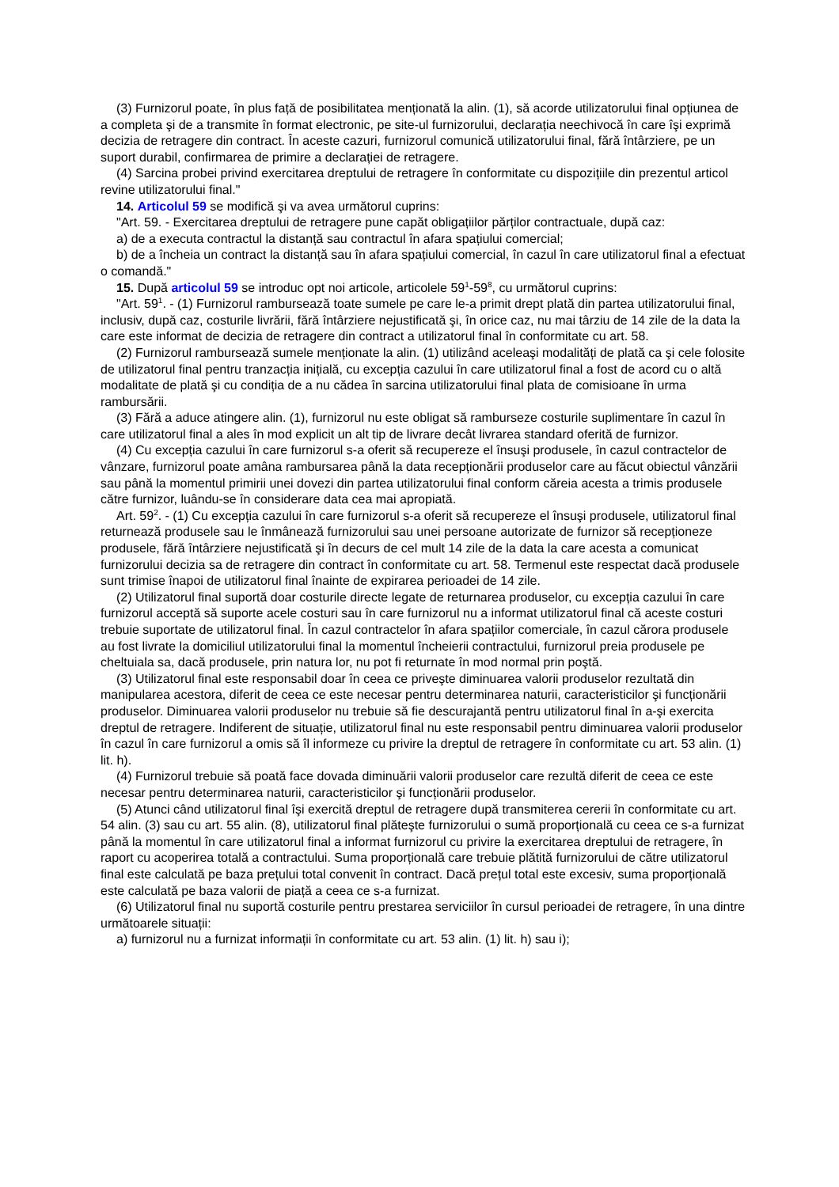(3) Furnizorul poate, în plus față de posibilitatea menționată la alin. (1), să acorde utilizatorului final opțiunea de a completa şi de a transmite în format electronic, pe site-ul furnizorului, declarația neechivocă în care îşi exprimă decizia de retragere din contract. În aceste cazuri, furnizorul comunică utilizatorului final, fără întârziere, pe un suport durabil, confirmarea de primire a declarației de retragere.
(4) Sarcina probei privind exercitarea dreptului de retragere în conformitate cu dispozițiile din prezentul articol revine utilizatorului final."
14. Articolul 59 se modifică şi va avea următorul cuprins:
"Art. 59. - Exercitarea dreptului de retragere pune capăt obligațiilor părților contractuale, după caz:
a) de a executa contractul la distanță sau contractul în afara spațiului comercial;
b) de a încheia un contract la distanță sau în afara spațiului comercial, în cazul în care utilizatorul final a efectuat o comandă."
15. După articolul 59 se introduc opt noi articole, articolele 59<sup>1</sup>-59<sup>8</sup>, cu următorul cuprins:
"Art. 59<sup>1</sup>. - (1) Furnizorul rambursează toate sumele pe care le-a primit drept plată din partea utilizatorului final, inclusiv, după caz, costurile livrării, fără întârziere nejustificată şi, în orice caz, nu mai târziu de 14 zile de la data la care este informat de decizia de retragere din contract a utilizatorul final în conformitate cu art. 58.
(2) Furnizorul rambursează sumele menționate la alin. (1) utilizând aceleaşi modalități de plată ca şi cele folosite de utilizatorul final pentru tranzacția inițială, cu excepția cazului în care utilizatorul final a fost de acord cu o altă modalitate de plată şi cu condiția de a nu cădea în sarcina utilizatorului final plata de comisioane în urma rambursării.
(3) Fără a aduce atingere alin. (1), furnizorul nu este obligat să ramburseze costurile suplimentare în cazul în care utilizatorul final a ales în mod explicit un alt tip de livrare decât livrarea standard oferită de furnizor.
(4) Cu excepția cazului în care furnizorul s-a oferit să recupereze el însuşi produsele, în cazul contractelor de vânzare, furnizorul poate amâna rambursarea până la data recepționării produselor care au făcut obiectul vânzării sau până la momentul primirii unei dovezi din partea utilizatorului final conform căreia acesta a trimis produsele către furnizor, luându-se în considerare data cea mai apropiată.
Art. 59<sup>2</sup>. - (1) Cu excepția cazului în care furnizorul s-a oferit să recupereze el însuşi produsele, utilizatorul final returnează produsele sau le înmânează furnizorului sau unei persoane autorizate de furnizor să recepționeze produsele, fără întârziere nejustificată şi în decurs de cel mult 14 zile de la data la care acesta a comunicat furnizorului decizia sa de retragere din contract în conformitate cu art. 58. Termenul este respectat dacă produsele sunt trimise înapoi de utilizatorul final înainte de expirarea perioadei de 14 zile.
(2) Utilizatorul final suportă doar costurile directe legate de returnarea produselor, cu excepția cazului în care furnizorul acceptă să suporte acele costuri sau în care furnizorul nu a informat utilizatorul final că aceste costuri trebuie suportate de utilizatorul final. În cazul contractelor în afara spațiilor comerciale, în cazul cărora produsele au fost livrate la domiciliul utilizatorului final la momentul încheierii contractului, furnizorul preia produsele pe cheltuiala sa, dacă produsele, prin natura lor, nu pot fi returnate în mod normal prin poştă.
(3) Utilizatorul final este responsabil doar în ceea ce priveşte diminuarea valorii produselor rezultată din manipularea acestora, diferit de ceea ce este necesar pentru determinarea naturii, caracteristicilor şi funcționării produselor. Diminuarea valorii produselor nu trebuie să fie descurajantă pentru utilizatorul final în a-şi exercita dreptul de retragere. Indiferent de situație, utilizatorul final nu este responsabil pentru diminuarea valorii produselor în cazul în care furnizorul a omis să îl informeze cu privire la dreptul de retragere în conformitate cu art. 53 alin. (1) lit. h).
(4) Furnizorul trebuie să poată face dovada diminuării valorii produselor care rezultă diferit de ceea ce este necesar pentru determinarea naturii, caracteristicilor şi funcționării produselor.
(5) Atunci când utilizatorul final îşi exercită dreptul de retragere după transmiterea cererii în conformitate cu art. 54 alin. (3) sau cu art. 55 alin. (8), utilizatorul final plăteşte furnizorului o sumă proporțională cu ceea ce s-a furnizat până la momentul în care utilizatorul final a informat furnizorul cu privire la exercitarea dreptului de retragere, în raport cu acoperirea totală a contractului. Suma proporțională care trebuie plătită furnizorului de către utilizatorul final este calculată pe baza prețului total convenit în contract. Dacă prețul total este excesiv, suma proporțională este calculată pe baza valorii de piață a ceea ce s-a furnizat.
(6) Utilizatorul final nu suportă costurile pentru prestarea serviciilor în cursul perioadei de retragere, în una dintre următoarele situații:
a) furnizorul nu a furnizat informații în conformitate cu art. 53 alin. (1) lit. h) sau i);